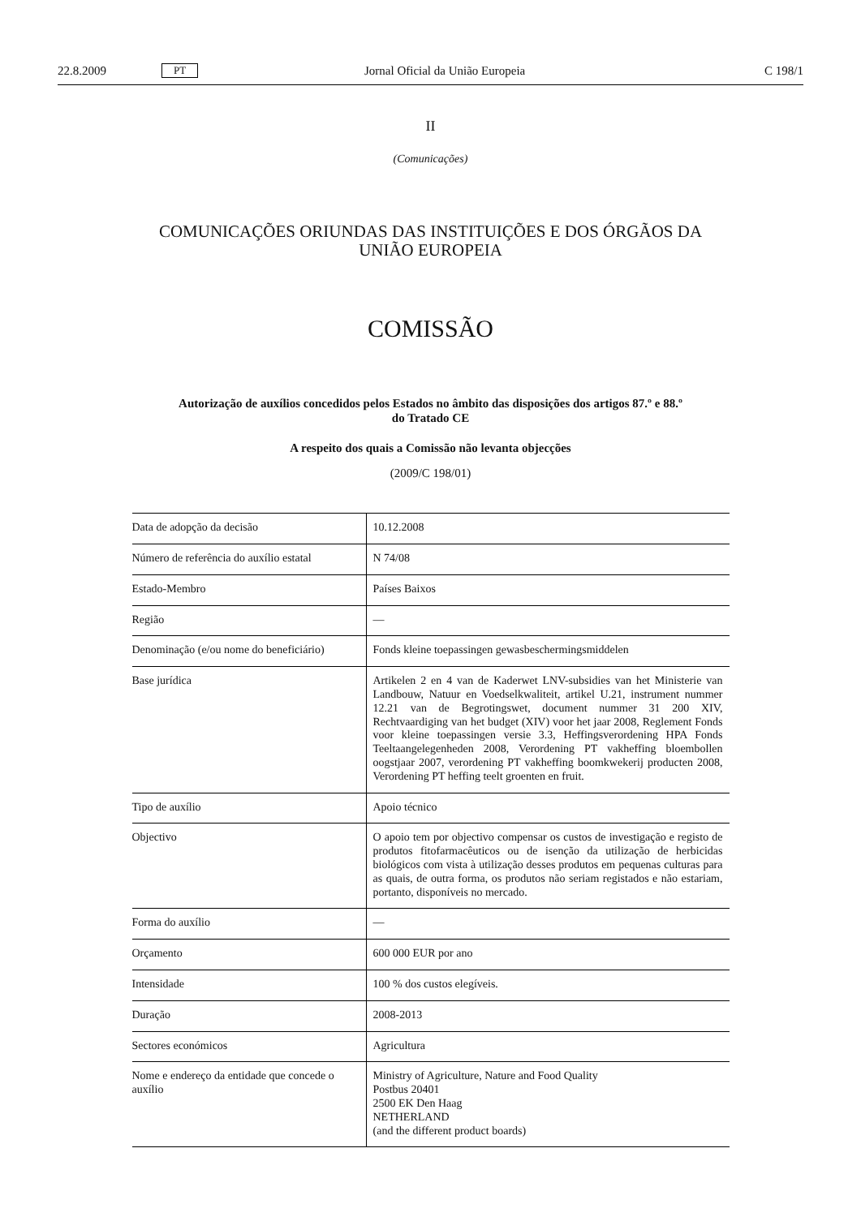22.8.2009 PT Jornal Oficial da União Europeia C 198/1
II
(Comunicações)
COMUNICAÇÕES ORIUNDAS DAS INSTITUIÇÕES E DOS ÓRGÃOS DA
UNIÃO EUROPEIA
COMISSÃO
Autorização de auxílios concedidos pelos Estados no âmbito das disposições dos artigos 87.º e 88.º
do Tratado CE
A respeito dos quais a Comissão não levanta objecções
(2009/C 198/01)
| Data de adopção da decisão | 10.12.2008 |
| Número de referência do auxílio estatal | N 74/08 |
| Estado-Membro | Países Baixos |
| Região | — |
| Denominação (e/ou nome do beneficiário) | Fonds kleine toepassingen gewasbeschermingsmiddelen |
| Base jurídica | Artikelen 2 en 4 van de Kaderwet LNV-subsidies van het Ministerie van Landbouw, Natuur en Voedselkwaliteit, artikel U.21, instrument nummer 12.21 van de Begrotingswet, document nummer 31 200 XIV, Rechtvaardiging van het budget (XIV) voor het jaar 2008, Reglement Fonds voor kleine toepassingen versie 3.3, Heffingsverordening HPA Fonds Teeltaangelegenheden 2008, Verordening PT vakheffing bloembollen oogstjaar 2007, verordening PT vakheffing boomkwekerij producten 2008, Verordening PT heffing teelt groenten en fruit. |
| Tipo de auxílio | Apoio técnico |
| Objectivo | O apoio tem por objectivo compensar os custos de investigação e registo de produtos fitofarmacêuticos ou de isenção da utilização de herbicidas biológicos com vista à utilização desses produtos em pequenas culturas para as quais, de outra forma, os produtos não seriam registados e não estariam, portanto, disponíveis no mercado. |
| Forma do auxílio | — |
| Orçamento | 600 000 EUR por ano |
| Intensidade | 100 % dos custos elegíveis. |
| Duração | 2008-2013 |
| Sectores económicos | Agricultura |
| Nome e endereço da entidade que concede o auxílio | Ministry of Agriculture, Nature and Food Quality Postbus 20401 2500 EK Den Haag NETHERLAND (and the different product boards) |